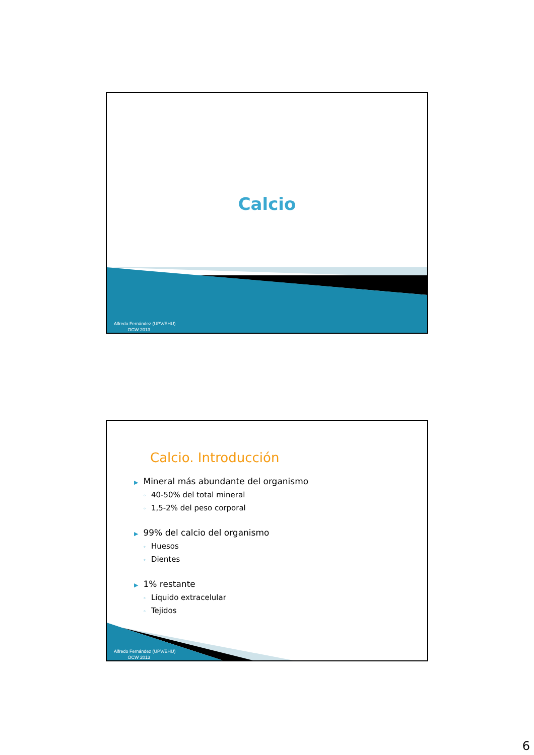Calcio
Alfredo Fernández (UPV/EHU)
OCW 2013
Calcio. Introducción
▶ Mineral más abundante del organismo
◦ 40-50% del total mineral
◦ 1,5-2% del peso corporal
▶ 99% del calcio del organismo
◦ Huesos
◦ Dientes
▶ 1% restante
◦ Líquido extracelular
◦ Tejidos
Alfredo Fernández (UPV/EHU)
OCW 2013
6